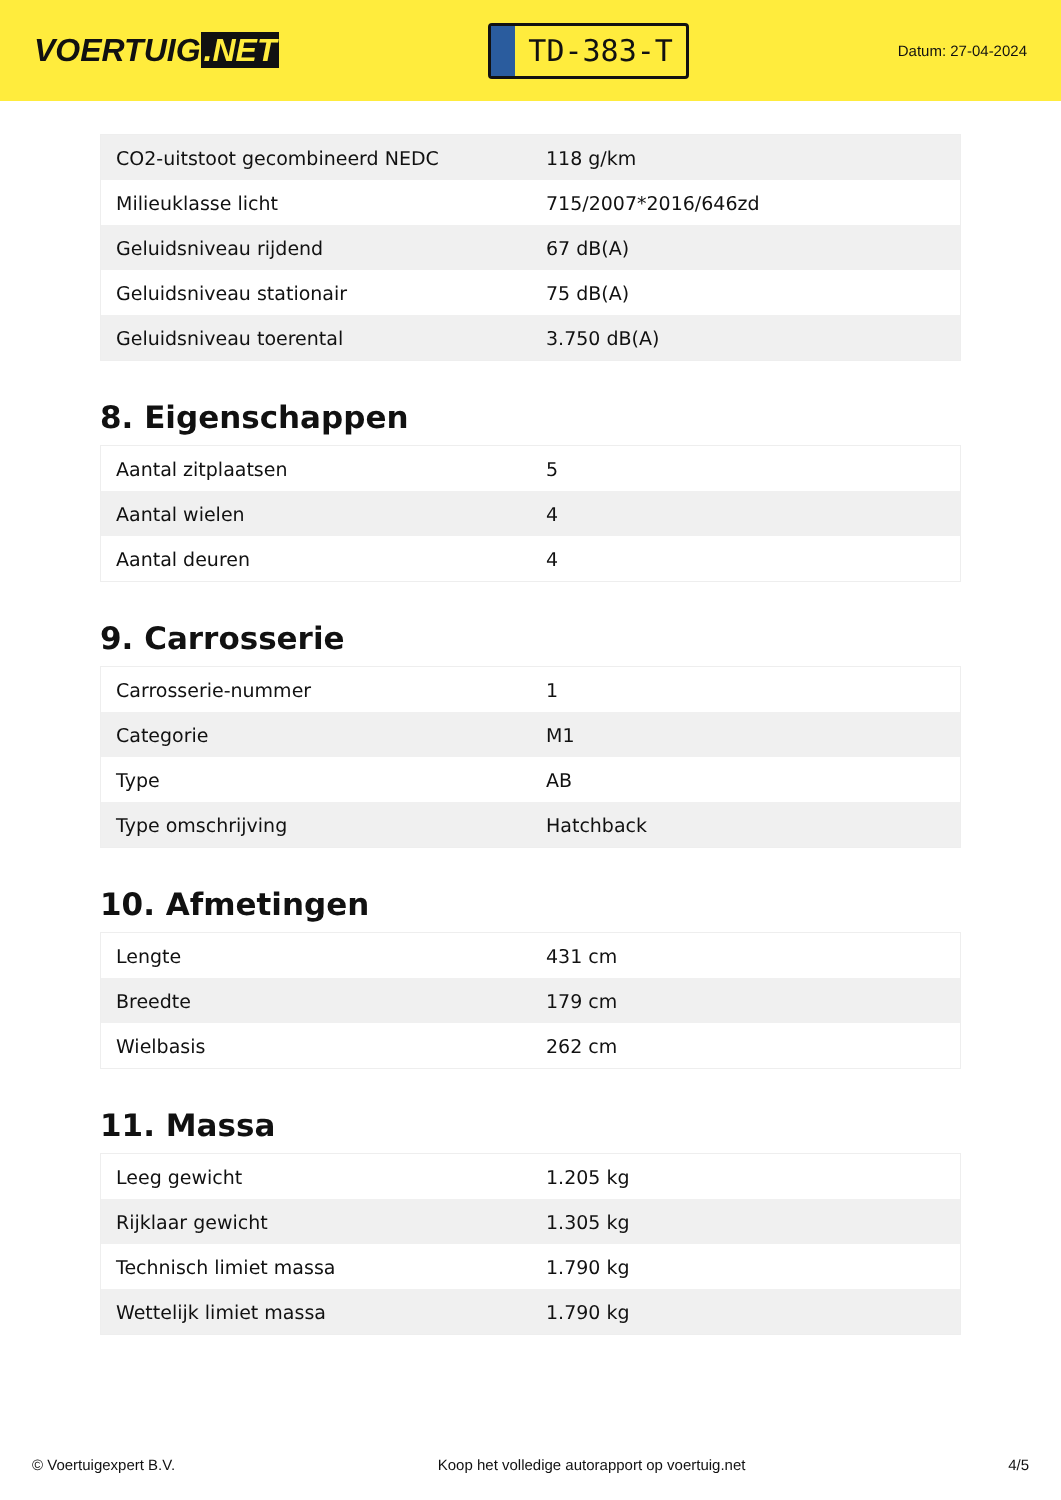VOERTUIG.NET
TD-383-T
Datum: 27-04-2024
| CO2-uitstoot gecombineerd NEDC | 118 g/km |
| Milieuklasse licht | 715/2007*2016/646zd |
| Geluidsniveau rijdend | 67 dB(A) |
| Geluidsniveau stationair | 75 dB(A) |
| Geluidsniveau toerental | 3.750 dB(A) |
8. Eigenschappen
| Aantal zitplaatsen | 5 |
| Aantal wielen | 4 |
| Aantal deuren | 4 |
9. Carrosserie
| Carrosserie-nummer | 1 |
| Categorie | M1 |
| Type | AB |
| Type omschrijving | Hatchback |
10. Afmetingen
| Lengte | 431 cm |
| Breedte | 179 cm |
| Wielbasis | 262 cm |
11. Massa
| Leeg gewicht | 1.205 kg |
| Rijklaar gewicht | 1.305 kg |
| Technisch limiet massa | 1.790 kg |
| Wettelijk limiet massa | 1.790 kg |
© Voertuigexpert B.V. Koop het volledige autorapport op voertuig.net 4/5